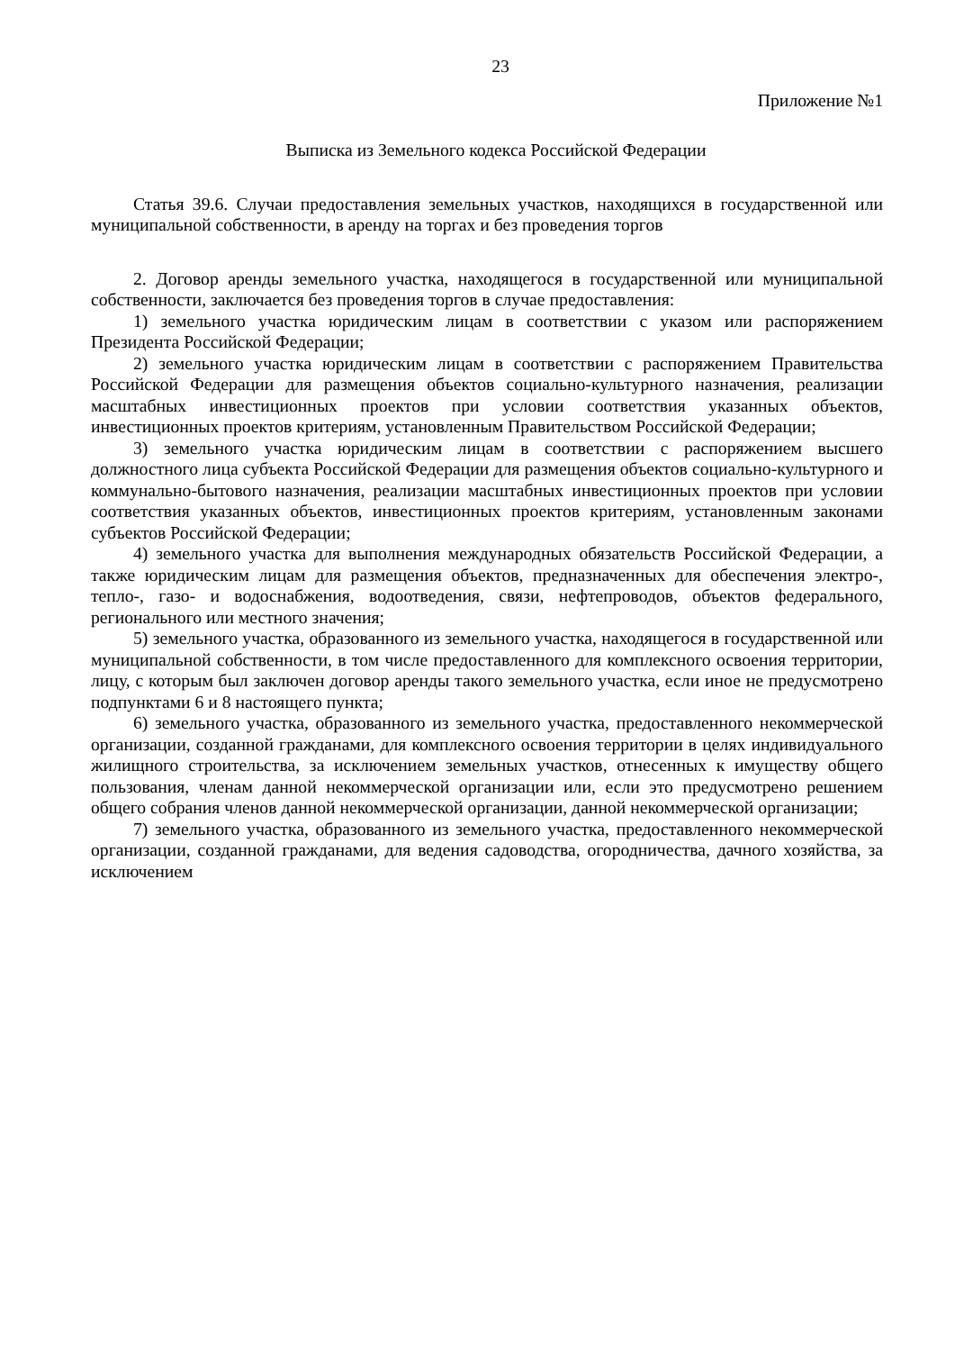23
Приложение №1
Выписка из Земельного кодекса Российской Федерации
Статья 39.6. Случаи предоставления земельных участков, находящихся в государственной или муниципальной собственности, в аренду на торгах и без проведения торгов
2. Договор аренды земельного участка, находящегося в государственной или муниципальной собственности, заключается без проведения торгов в случае предоставления:
1) земельного участка юридическим лицам в соответствии с указом или распоряжением Президента Российской Федерации;
2) земельного участка юридическим лицам в соответствии с распоряжением Правительства Российской Федерации для размещения объектов социально-культурного назначения, реализации масштабных инвестиционных проектов при условии соответствия указанных объектов, инвестиционных проектов критериям, установленным Правительством Российской Федерации;
3) земельного участка юридическим лицам в соответствии с распоряжением высшего должностного лица субъекта Российской Федерации для размещения объектов социально-культурного и коммунально-бытового назначения, реализации масштабных инвестиционных проектов при условии соответствия указанных объектов, инвестиционных проектов критериям, установленным законами субъектов Российской Федерации;
4) земельного участка для выполнения международных обязательств Российской Федерации, а также юридическим лицам для размещения объектов, предназначенных для обеспечения электро-, тепло-, газо- и водоснабжения, водоотведения, связи, нефтепроводов, объектов федерального, регионального или местного значения;
5) земельного участка, образованного из земельного участка, находящегося в государственной или муниципальной собственности, в том числе предоставленного для комплексного освоения территории, лицу, с которым был заключен договор аренды такого земельного участка, если иное не предусмотрено подпунктами 6 и 8 настоящего пункта;
6) земельного участка, образованного из земельного участка, предоставленного некоммерческой организации, созданной гражданами, для комплексного освоения территории в целях индивидуального жилищного строительства, за исключением земельных участков, отнесенных к имуществу общего пользования, членам данной некоммерческой организации или, если это предусмотрено решением общего собрания членов данной некоммерческой организации, данной некоммерческой организации;
7) земельного участка, образованного из земельного участка, предоставленного некоммерческой организации, созданной гражданами, для ведения садоводства, огородничества, дачного хозяйства, за исключением